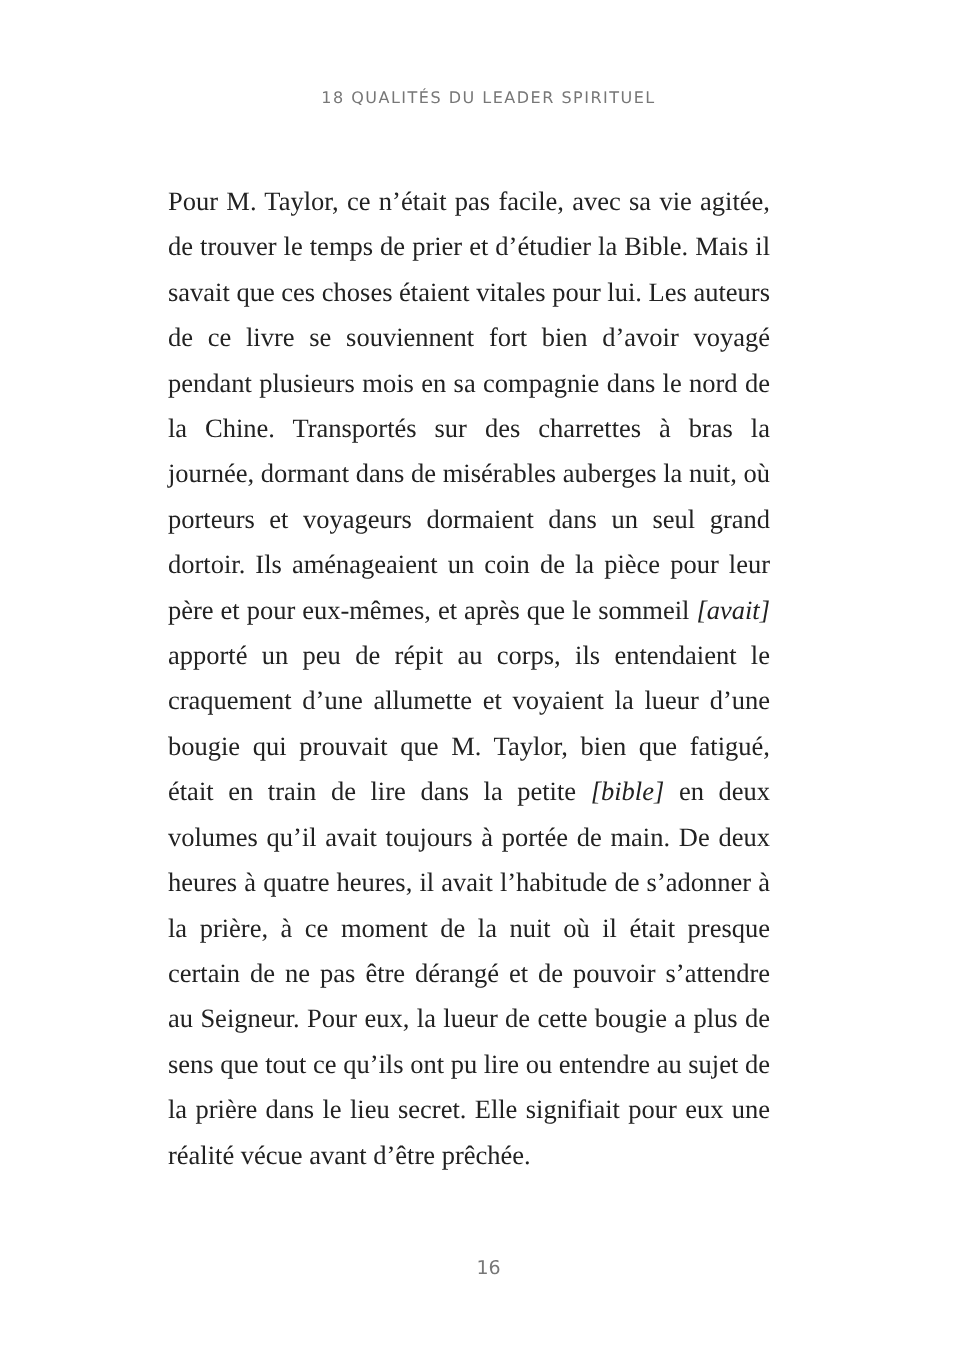18 QUALITÉS DU LEADER SPIRITUEL
Pour M. Taylor, ce n’était pas facile, avec sa vie agitée, de trouver le temps de prier et d’étudier la Bible. Mais il savait que ces choses étaient vitales pour lui. Les auteurs de ce livre se souviennent fort bien d’avoir voyagé pendant plusieurs mois en sa compagnie dans le nord de la Chine. Transportés sur des charrettes à bras la journée, dormant dans de misérables auberges la nuit, où porteurs et voyageurs dormaient dans un seul grand dortoir. Ils aménageaient un coin de la pièce pour leur père et pour eux-mêmes, et après que le sommeil [avait] apporté un peu de répit au corps, ils entendaient le craquement d’une allumette et voyaient la lueur d’une bougie qui prouvait que M. Taylor, bien que fatigué, était en train de lire dans la petite [bible] en deux volumes qu’il avait toujours à portée de main. De deux heures à quatre heures, il avait l’habitude de s’adonner à la prière, à ce moment de la nuit où il était presque certain de ne pas être dérangé et de pouvoir s’attendre au Seigneur. Pour eux, la lueur de cette bougie a plus de sens que tout ce qu’ils ont pu lire ou entendre au sujet de la prière dans le lieu secret. Elle signifiait pour eux une réalité vécue avant d’être prêchée.
16